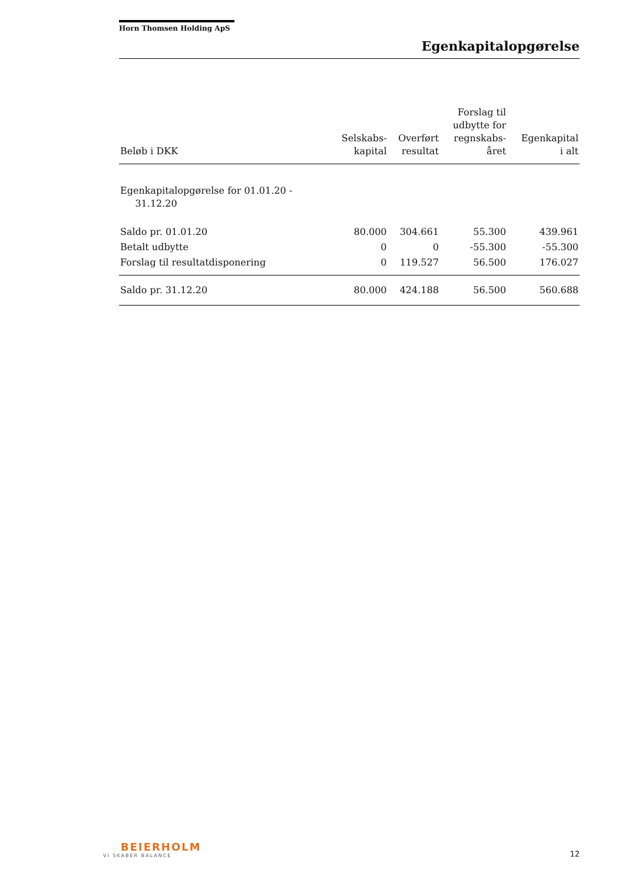Horn Thomsen Holding ApS
Egenkapitalopgørelse
| Beløb i DKK | Selskabs- kapital | Overført resultat | Forslag til udbytte for regnskabs- året | Egenkapital i alt |
| --- | --- | --- | --- | --- |
| Egenkapitalopgørelse for 01.01.20 - 31.12.20 | | | | |
| Saldo pr. 01.01.20 | 80.000 | 304.661 | 55.300 | 439.961 |
| Betalt udbytte | 0 | 0 | -55.300 | -55.300 |
| Forslag til resultatdisponering | 0 | 119.527 | 56.500 | 176.027 |
| Saldo pr. 31.12.20 | 80.000 | 424.188 | 56.500 | 560.688 |
BEIERHOLM
VI SKABER BALANCE
12